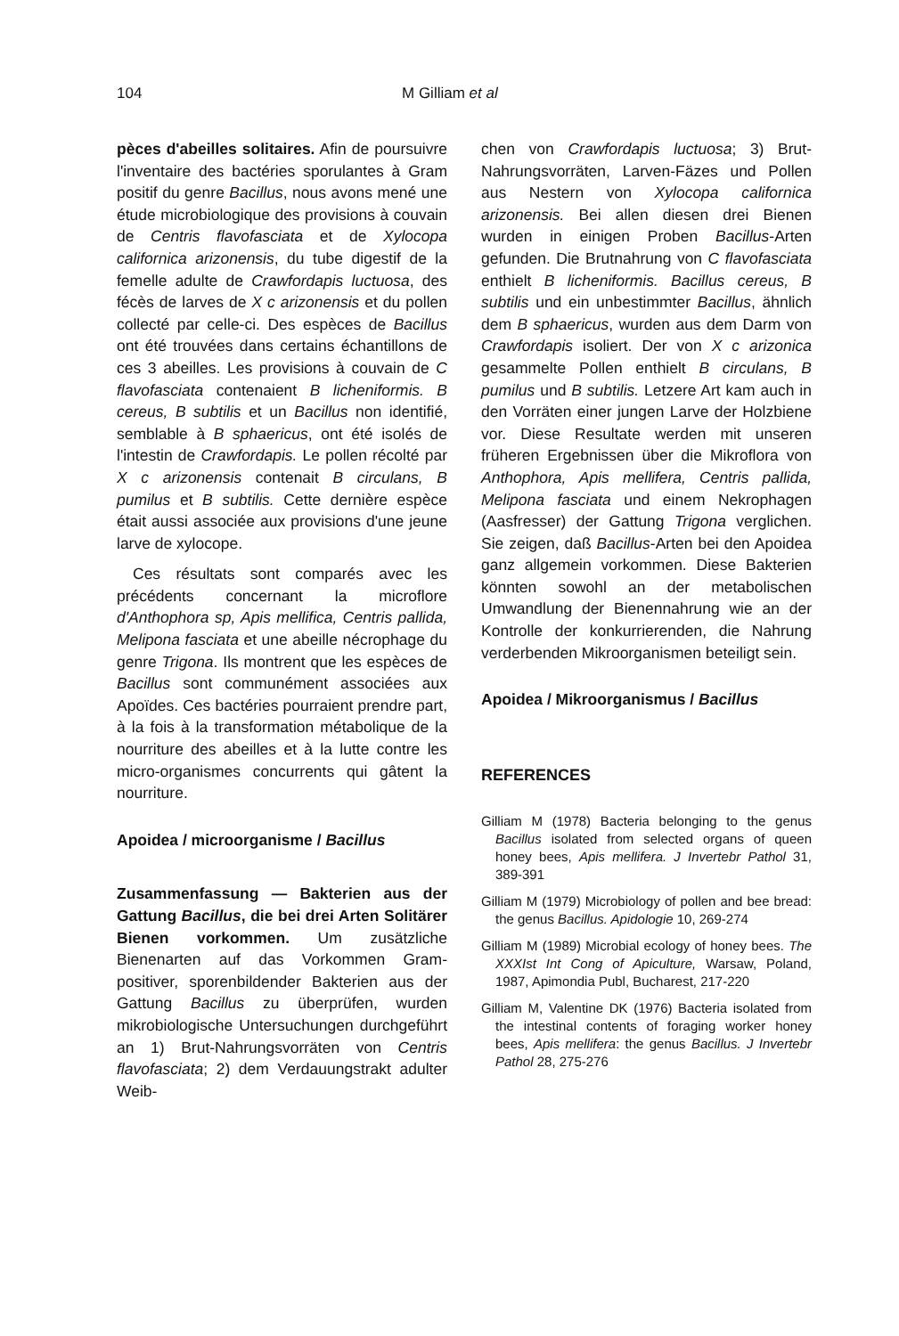104 M Gilliam et al
pèces d'abeilles solitaires. Afin de poursuivre l'inventaire des bactéries sporulantes à Gram positif du genre Bacillus, nous avons mené une étude microbiologique des provisions à couvain de Centris flavofasciata et de Xylocopa californica arizonensis, du tube digestif de la femelle adulte de Crawfordapis luctuosa, des fécès de larves de X c arizonensis et du pollen collecté par celle-ci. Des espèces de Bacillus ont été trouvées dans certains échantillons de ces 3 abeilles. Les provisions à couvain de C flavofasciata contenaient B licheniformis. B cereus, B subtilis et un Bacillus non identifié, semblable à B sphaericus, ont été isolés de l'intestin de Crawfordapis. Le pollen récolté par X c arizonensis contenait B circulans, B pumilus et B subtilis. Cette dernière espèce était aussi associée aux provisions d'une jeune larve de xylocope.
Ces résultats sont comparés avec les précédents concernant la microflore d'Anthophora sp, Apis mellifica, Centris pallida, Melipona fasciata et une abeille nécrophage du genre Trigona. Ils montrent que les espèces de Bacillus sont communément associées aux Apoïdes. Ces bactéries pourraient prendre part, à la fois à la transformation métabolique de la nourriture des abeilles et à la lutte contre les micro-organismes concurrents qui gâtent la nourriture.
Apoidea / microorganisme / Bacillus
Zusammenfassung — Bakterien aus der Gattung Bacillus, die bei drei Arten Solitärer Bienen vorkommen. Um zusätzliche Bienenarten auf das Vorkommen Gram-positiver, sporenbildender Bakterien aus der Gattung Bacillus zu überprüfen, wurden mikrobiologische Untersuchungen durchgeführt an 1) Brut-Nahrungsvorräten von Centris flavofasciata; 2) dem Verdauungstrakt adulter Weib-
chen von Crawfordapis luctuosa; 3) Brut-Nahrungsvorräten, Larven-Fäzes und Pollen aus Nestern von Xylocopa californica arizonensis. Bei allen diesen drei Bienen wurden in einigen Proben Bacillus-Arten gefunden. Die Brutnahrung von C flavofasciata enthielt B licheniformis. Bacillus cereus, B subtilis und ein unbestimmter Bacillus, ähnlich dem B sphaericus, wurden aus dem Darm von Crawfordapis isoliert. Der von X c arizonica gesammelte Pollen enthielt B circulans, B pumilus und B subtilis. Letzere Art kam auch in den Vorräten einer jungen Larve der Holzbiene vor. Diese Resultate werden mit unseren früheren Ergebnissen über die Mikroflora von Anthophora, Apis mellifera, Centris pallida, Melipona fasciata und einem Nekrophagen (Aasfresser) der Gattung Trigona verglichen. Sie zeigen, daß Bacillus-Arten bei den Apoidea ganz allgemein vorkommen. Diese Bakterien könnten sowohl an der metabolischen Umwandlung der Bienennahrung wie an der Kontrolle der konkurrierenden, die Nahrung verderbenden Mikroorganismen beteiligt sein.
Apoidea / Mikroorganismus / Bacillus
REFERENCES
Gilliam M (1978) Bacteria belonging to the genus Bacillus isolated from selected organs of queen honey bees, Apis mellifera. J Invertebr Pathol 31, 389-391
Gilliam M (1979) Microbiology of pollen and bee bread: the genus Bacillus. Apidologie 10, 269-274
Gilliam M (1989) Microbial ecology of honey bees. The XXXIst Int Cong of Apiculture, Warsaw, Poland, 1987, Apimondia Publ, Bucharest, 217-220
Gilliam M, Valentine DK (1976) Bacteria isolated from the intestinal contents of foraging worker honey bees, Apis mellifera: the genus Bacillus. J Invertebr Pathol 28, 275-276